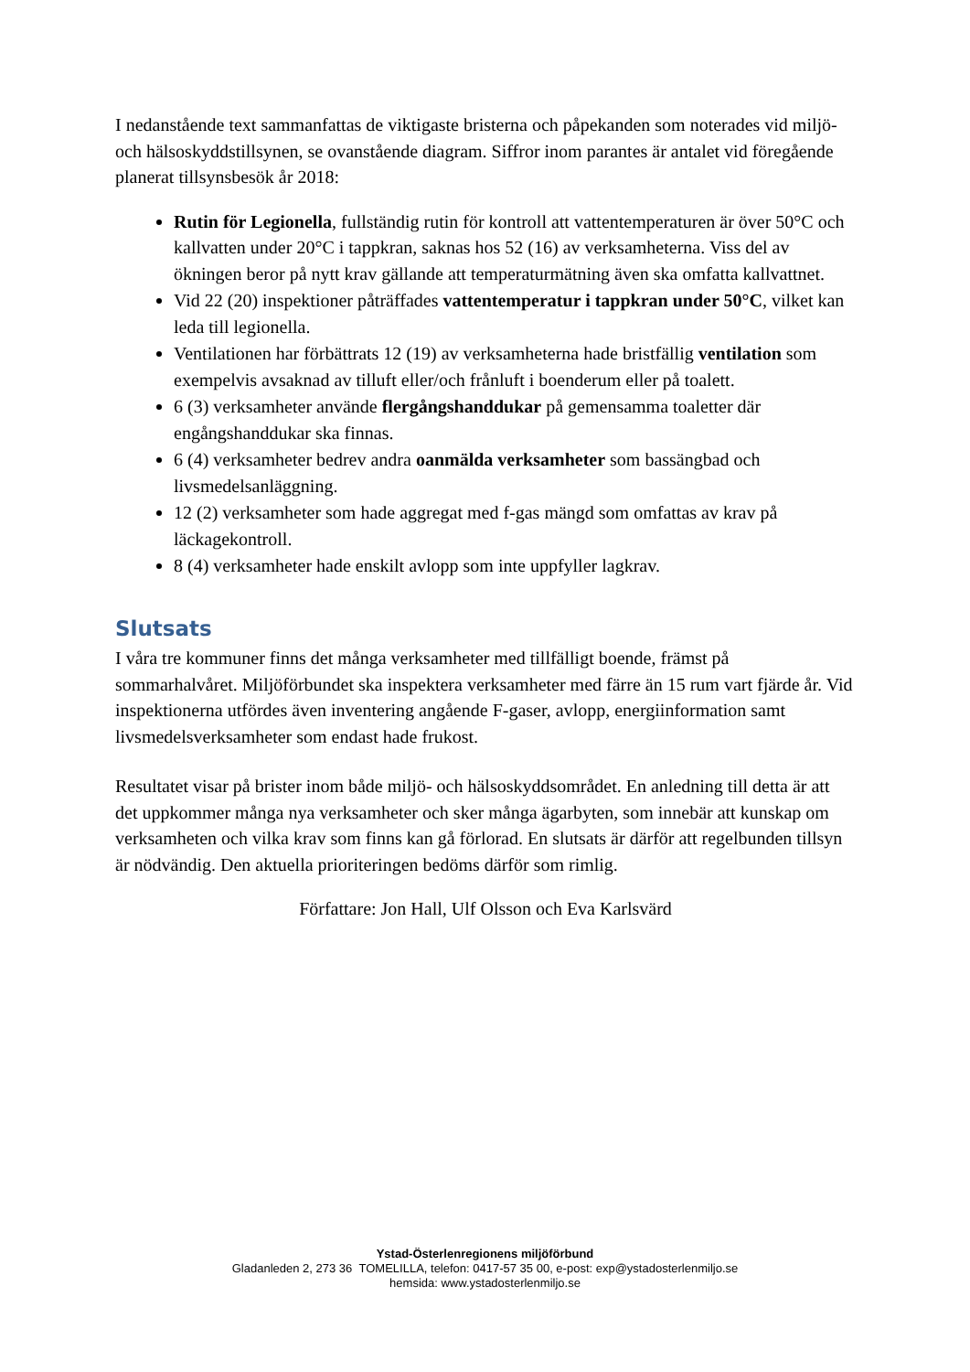I nedanstående text sammanfattas de viktigaste bristerna och påpekanden som noterades vid miljö- och hälsoskyddstillsynen, se ovanstående diagram. Siffror inom parantes är antalet vid föregående planerat tillsynsbesök år 2018:
Rutin för Legionella, fullständig rutin för kontroll att vattentemperaturen är över 50°C och kallvatten under 20°C i tappkran, saknas hos 52 (16) av verksamheterna. Viss del av ökningen beror på nytt krav gällande att temperaturmätning även ska omfatta kallvattnet.
Vid 22 (20) inspektioner påträffades vattentemperatur i tappkran under 50°C, vilket kan leda till legionella.
Ventilationen har förbättrats 12 (19) av verksamheterna hade bristfällig ventilation som exempelvis avsaknad av tilluft eller/och frånluft i boenderum eller på toalett.
6 (3) verksamheter använde flergångshanddukar på gemensamma toaletter där engångshanddukar ska finnas.
6 (4) verksamheter bedrev andra oanmälda verksamheter som bassängbad och livsmedelsanläggning.
12 (2) verksamheter som hade aggregat med f-gas mängd som omfattas av krav på läckagekontroll.
8 (4) verksamheter hade enskilt avlopp som inte uppfyller lagkrav.
Slutsats
I våra tre kommuner finns det många verksamheter med tillfälligt boende, främst på sommarhalvåret. Miljöförbundet ska inspektera verksamheter med färre än 15 rum vart fjärde år. Vid inspektionerna utfördes även inventering angående F-gaser, avlopp, energiinformation samt livsmedelsverksamheter som endast hade frukost.
Resultatet visar på brister inom både miljö- och hälsoskyddsområdet. En anledning till detta är att det uppkommer många nya verksamheter och sker många ägarbyten, som innebär att kunskap om verksamheten och vilka krav som finns kan gå förlorad. En slutsats är därför att regelbunden tillsyn är nödvändig. Den aktuella prioriteringen bedöms därför som rimlig.
Författare: Jon Hall, Ulf Olsson och Eva Karlsvärd
Ystad-Österlenregionens miljöförbund
Gladanleden 2, 273 36 TOMELILLA, telefon: 0417-57 35 00, e-post: exp@ystadosterlenmiljo.se
hemsida: www.ystadosterlenmiljo.se